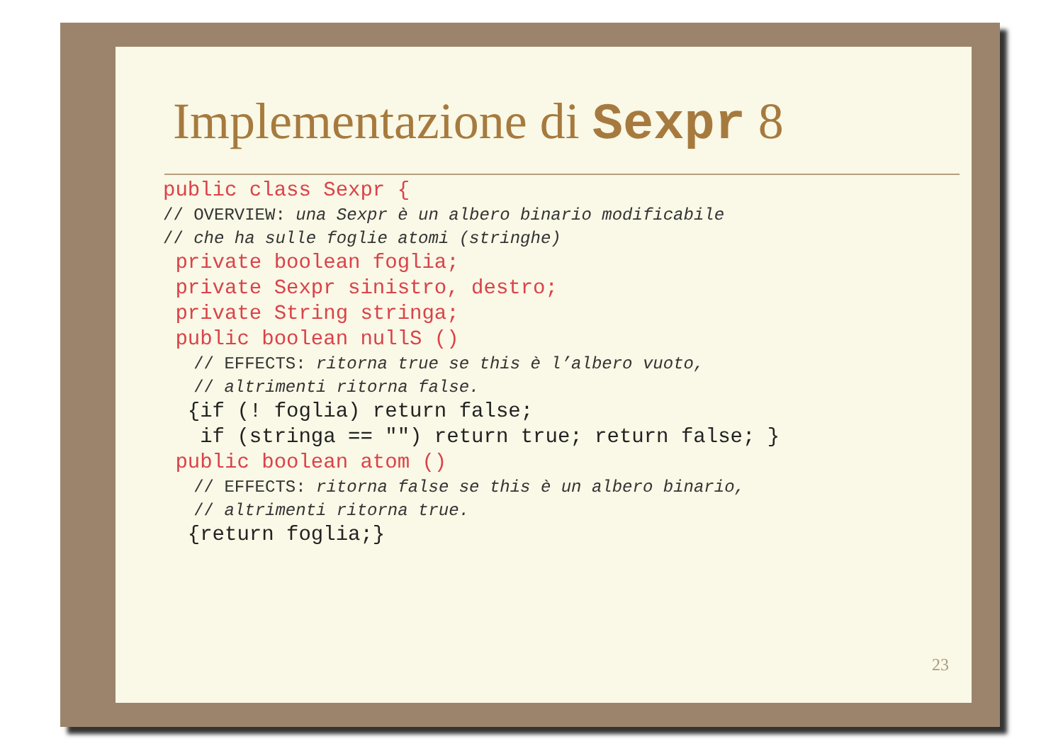Implementazione di Sexpr 8
public class Sexpr {
// OVERVIEW: una Sexpr è un albero binario modificabile
// che ha sulle foglie atomi (stringhe)
private boolean foglia;
private Sexpr sinistro, destro;
private String stringa;
public boolean nullS ()
// EFFECTS: ritorna true se this è l’albero vuoto,
// altrimenti ritorna false.
{if (! foglia) return false;
if (stringa == "") return true; return false; }
public boolean atom ()
// EFFECTS: ritorna false se this è un albero binario,
// altrimenti ritorna true.
{return foglia;}
23